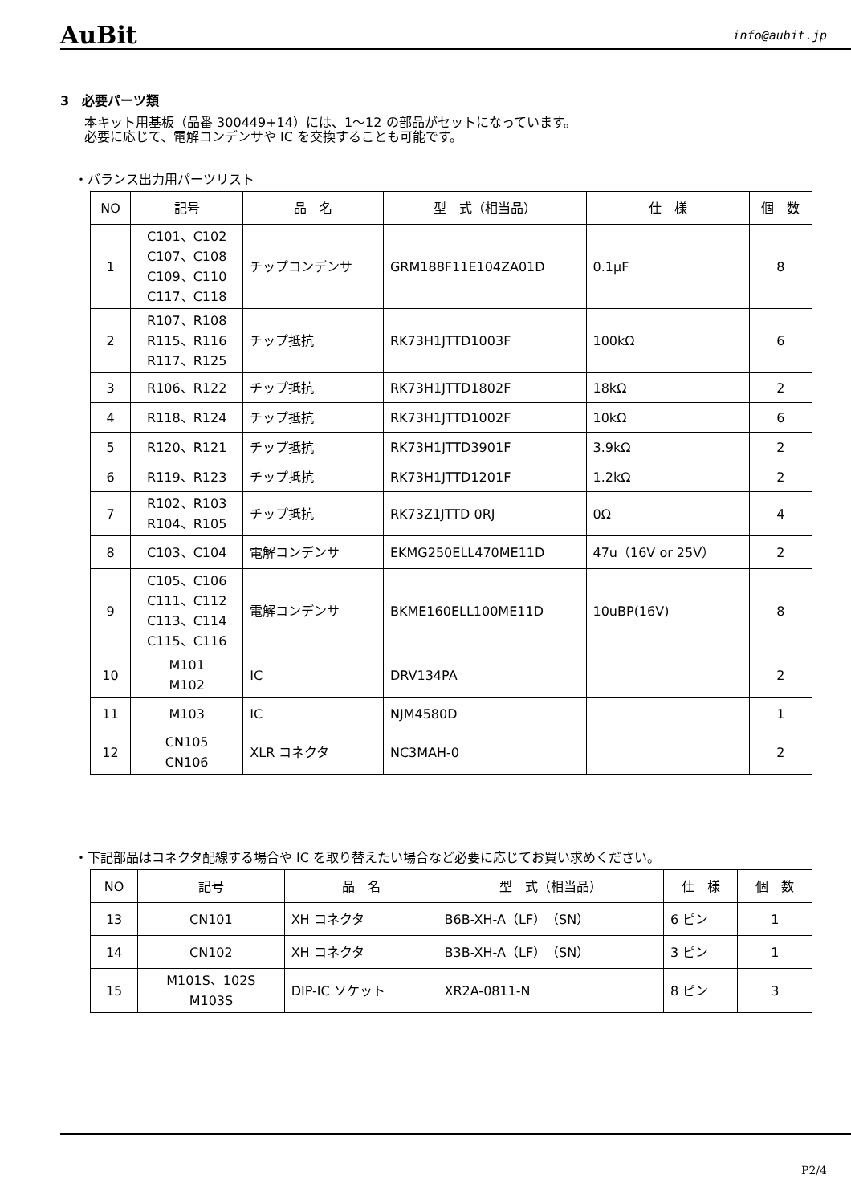AuBit info@aubit.jp
3　必要パーツ類
本キット用基板（品番 300449+14）には、1～12 の部品がセットになっています。
必要に応じて、電解コンデンサや IC を交換することも可能です。
・バランス出力用パーツリスト
| NO | 記号 | 品 名 | 型 式（相当品） | 仕 様 | 個 数 |
| --- | --- | --- | --- | --- | --- |
| 1 | C101、C102 C107、C108 C109、C110 C117、C118 | チップコンデンサ | GRM188F11E104ZA01D | 0.1μF | 8 |
| 2 | R107、R108 R115、R116 R117、R125 | チップ抵抗 | RK73H1JTTD1003F | 100kΩ | 6 |
| 3 | R106、R122 | チップ抵抗 | RK73H1JTTD1802F | 18kΩ | 2 |
| 4 | R118、R124 | チップ抵抗 | RK73H1JTTD1002F | 10kΩ | 6 |
| 5 | R120、R121 | チップ抵抗 | RK73H1JTTD3901F | 3.9kΩ | 2 |
| 6 | R119、R123 | チップ抵抗 | RK73H1JTTD1201F | 1.2kΩ | 2 |
| 7 | R102、R103 R104、R105 | チップ抵抗 | RK73Z1JTTD 0RJ | 0Ω | 4 |
| 8 | C103、C104 | 電解コンデンサ | EKMG250ELL470ME11D | 47u（16V or 25V） | 2 |
| 9 | C105、C106 C111、C112 C113、C114 C115、C116 | 電解コンデンサ | BKME160ELL100ME11D | 10uBP(16V) | 8 |
| 10 | M101 M102 | IC | DRV134PA | | 2 |
| 11 | M103 | IC | NJM4580D | | 1 |
| 12 | CN105 CN106 | XLR コネクタ | NC3MAH-0 | | 2 |
・下記部品はコネクタ配線する場合や IC を取り替えたい場合など必要に応じてお買い求めください。
| NO | 記号 | 品 名 | 型 式（相当品） | 仕 様 | 個 数 |
| --- | --- | --- | --- | --- | --- |
| 13 | CN101 | XH コネクタ | B6B-XH-A（LF）（SN） | 6 ピン | 1 |
| 14 | CN102 | XH コネクタ | B3B-XH-A（LF）（SN） | 3 ピン | 1 |
| 15 | M101S、102S M103S | DIP-IC ソケット | XR2A-0811-N | 8 ピン | 3 |
P2/4